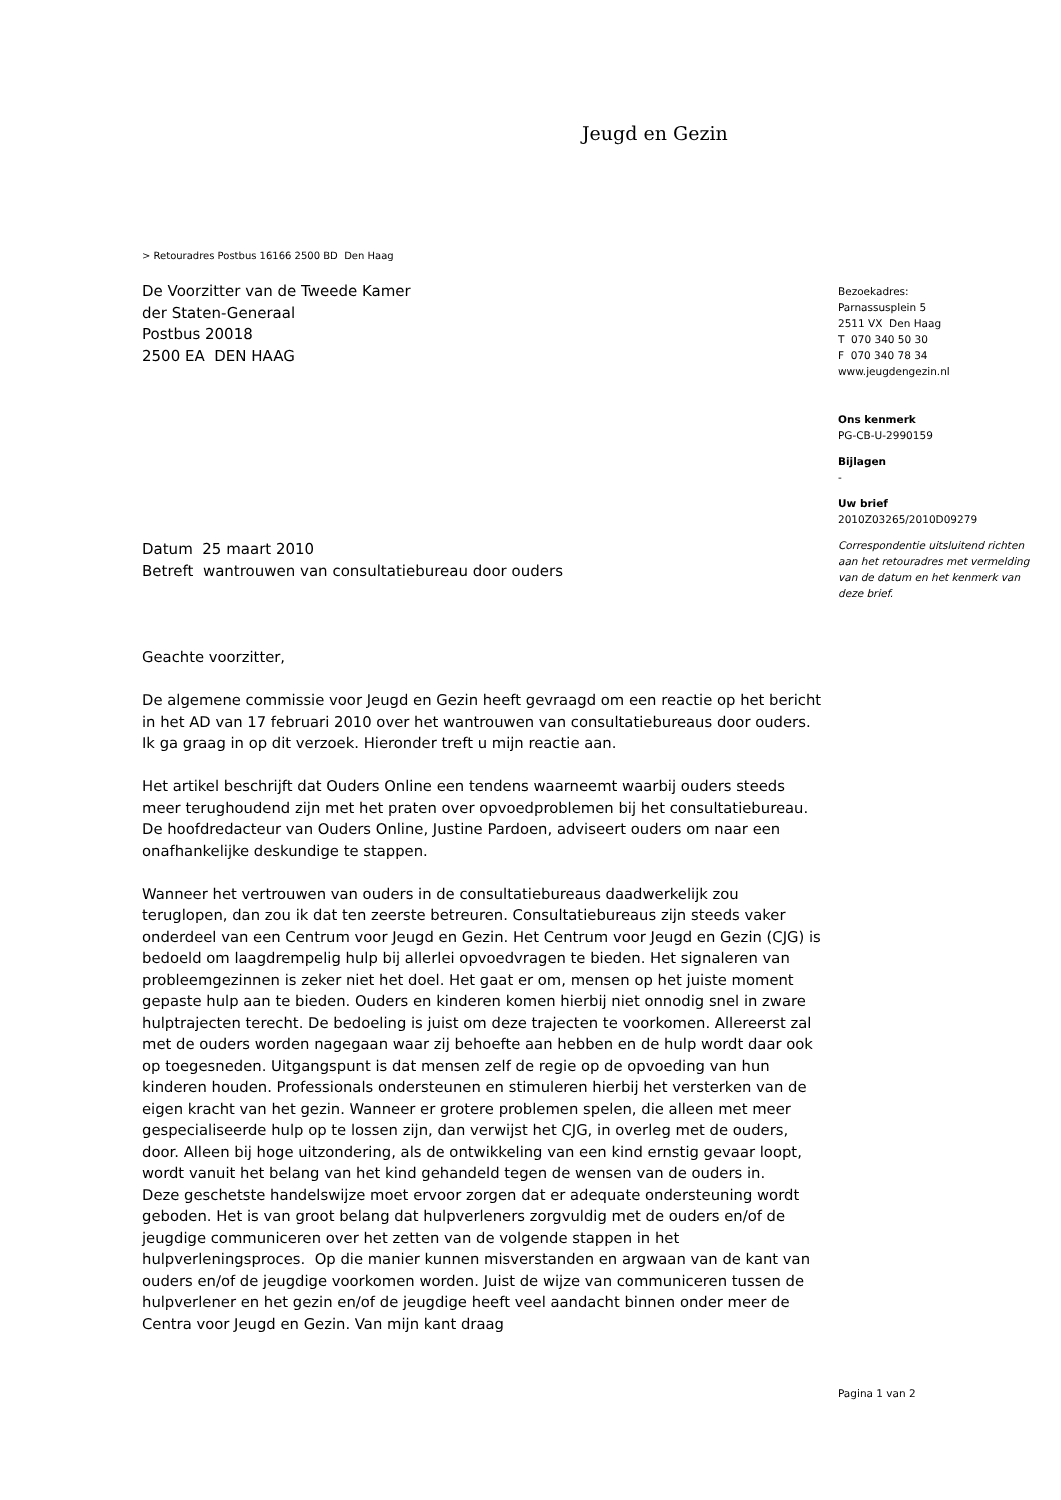Jeugd en Gezin
> Retouradres Postbus 16166 2500 BD Den Haag
De Voorzitter van de Tweede Kamer
der Staten-Generaal
Postbus 20018
2500 EA DEN HAAG
Datum 25 maart 2010
Betreft wantrouwen van consultatiebureau door ouders
Geachte voorzitter,
De algemene commissie voor Jeugd en Gezin heeft gevraagd om een reactie op het bericht in het AD van 17 februari 2010 over het wantrouwen van consultatiebureaus door ouders. Ik ga graag in op dit verzoek. Hieronder treft u mijn reactie aan.
Het artikel beschrijft dat Ouders Online een tendens waarneemt waarbij ouders steeds meer terughoudend zijn met het praten over opvoedproblemen bij het consultatiebureau. De hoofdredacteur van Ouders Online, Justine Pardoen, adviseert ouders om naar een onafhankelijke deskundige te stappen.
Wanneer het vertrouwen van ouders in de consultatiebureaus daadwerkelijk zou teruglopen, dan zou ik dat ten zeerste betreuren. Consultatiebureaus zijn steeds vaker onderdeel van een Centrum voor Jeugd en Gezin. Het Centrum voor Jeugd en Gezin (CJG) is bedoeld om laagdrempelig hulp bij allerlei opvoedvragen te bieden. Het signaleren van probleemgezinnen is zeker niet het doel. Het gaat er om, mensen op het juiste moment gepaste hulp aan te bieden. Ouders en kinderen komen hierbij niet onnodig snel in zware hulptrajecten terecht. De bedoeling is juist om deze trajecten te voorkomen. Allereerst zal met de ouders worden nagegaan waar zij behoefte aan hebben en de hulp wordt daar ook op toegesneden. Uitgangspunt is dat mensen zelf de regie op de opvoeding van hun kinderen houden. Professionals ondersteunen en stimuleren hierbij het versterken van de eigen kracht van het gezin. Wanneer er grotere problemen spelen, die alleen met meer gespecialiseerde hulp op te lossen zijn, dan verwijst het CJG, in overleg met de ouders, door. Alleen bij hoge uitzondering, als de ontwikkeling van een kind ernstig gevaar loopt, wordt vanuit het belang van het kind gehandeld tegen de wensen van de ouders in.
Deze geschetste handelswijze moet ervoor zorgen dat er adequate ondersteuning wordt geboden. Het is van groot belang dat hulpverleners zorgvuldig met de ouders en/of de jeugdige communiceren over het zetten van de volgende stappen in het hulpverleningsproces. Op die manier kunnen misverstanden en argwaan van de kant van ouders en/of de jeugdige voorkomen worden. Juist de wijze van communiceren tussen de hulpverlener en het gezin en/of de jeugdige heeft veel aandacht binnen onder meer de Centra voor Jeugd en Gezin. Van mijn kant draag
Bezoekadres:
Parnassusplein 5
2511 VX Den Haag
T 070 340 50 30
F 070 340 78 34
www.jeugdengezin.nl
Ons kenmerk
PG-CB-U-2990159
Bijlagen
-
Uw brief
2010Z03265/2010D09279
Correspondentie uitsluitend richten aan het retouradres met vermelding van de datum en het kenmerk van deze brief.
Pagina 1 van 2